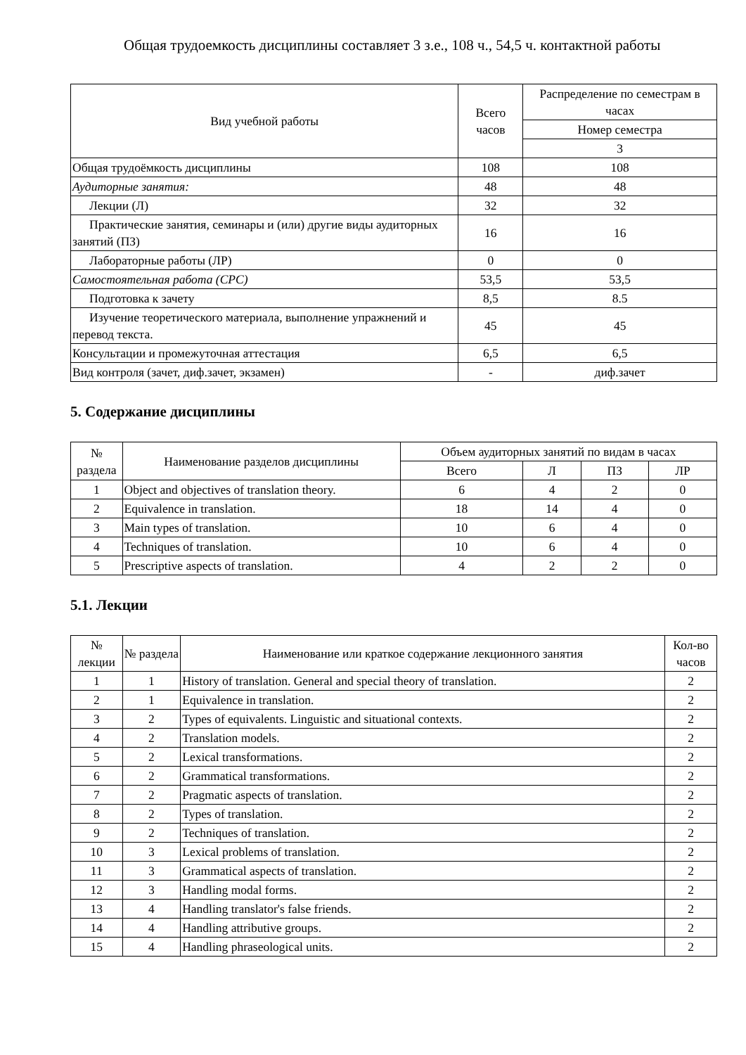Общая трудоемкость дисциплины составляет 3 з.е., 108 ч., 54,5 ч. контактной работы
| Вид учебной работы | Всего часов | Распределение по семестрам в часах |
| --- | --- | --- |
| | | Номер семестра |
| | | 3 |
| Общая трудоёмкость дисциплины | 108 | 108 |
| Аудиторные занятия: | 48 | 48 |
| Лекции (Л) | 32 | 32 |
| Практические занятия, семинары и (или) другие виды аудиторных занятий (ПЗ) | 16 | 16 |
| Лабораторные работы (ЛР) | 0 | 0 |
| Самостоятельная работа (СРС) | 53,5 | 53,5 |
| Подготовка к зачету | 8,5 | 8.5 |
| Изучение теоретического материала, выполнение упражнений и перевод текста. | 45 | 45 |
| Консультации и промежуточная аттестация | 6,5 | 6,5 |
| Вид контроля (зачет, диф.зачет, экзамен) | - | диф.зачет |
5. Содержание дисциплины
| № раздела | Наименование разделов дисциплины | Объем аудиторных занятий по видам в часах | | | |
| --- | --- | --- | --- | --- | --- |
| | | Всего | Л | ПЗ | ЛР |
| 1 | Object and objectives of translation theory. | 6 | 4 | 2 | 0 |
| 2 | Equivalence in translation. | 18 | 14 | 4 | 0 |
| 3 | Main types of translation. | 10 | 6 | 4 | 0 |
| 4 | Techniques of translation. | 10 | 6 | 4 | 0 |
| 5 | Prescriptive aspects of translation. | 4 | 2 | 2 | 0 |
5.1. Лекции
| № лекции | № раздела | Наименование или краткое содержание лекционного занятия | Кол-во часов |
| --- | --- | --- | --- |
| 1 | 1 | History of translation. General and special theory of translation. | 2 |
| 2 | 1 | Equivalence in translation. | 2 |
| 3 | 2 | Types of equivalents. Linguistic and situational contexts. | 2 |
| 4 | 2 | Translation models. | 2 |
| 5 | 2 | Lexical transformations. | 2 |
| 6 | 2 | Grammatical transformations. | 2 |
| 7 | 2 | Pragmatic aspects of translation. | 2 |
| 8 | 2 | Types of translation. | 2 |
| 9 | 2 | Techniques of translation. | 2 |
| 10 | 3 | Lexical problems of translation. | 2 |
| 11 | 3 | Grammatical aspects of translation. | 2 |
| 12 | 3 | Handling modal forms. | 2 |
| 13 | 4 | Handling translator's false friends. | 2 |
| 14 | 4 | Handling attributive groups. | 2 |
| 15 | 4 | Handling phraseological units. | 2 |